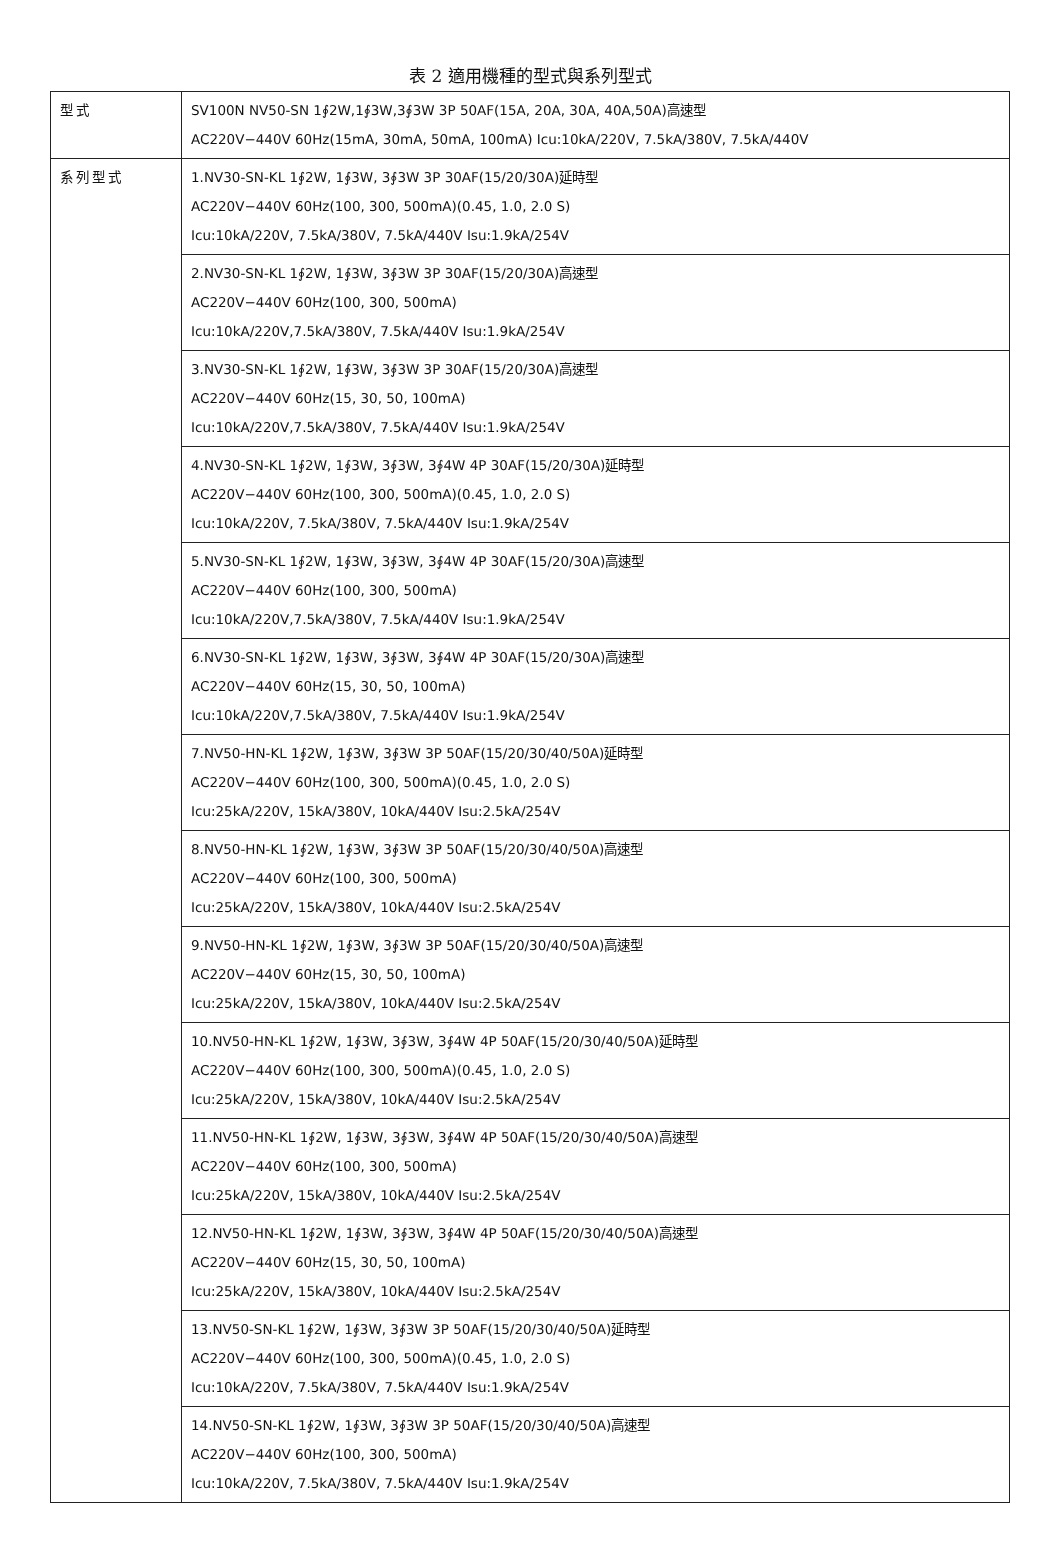表 2 適用機種的型式與系列型式
| 型式 | SV100N NV50-SN 1∮2W,1∮3W,3∮3W 3P 50AF(15A, 20A, 30A, 40A,50A)高速型 AC220V−440V 60Hz(15mA, 30mA, 50mA, 100mA) Icu:10kA/220V, 7.5kA/380V, 7.5kA/440V |
| 系列型式 | 1.NV30-SN-KL 1∮2W, 1∮3W, 3∮3W 3P 30AF(15/20/30A)延時型 AC220V−440V 60Hz(100, 300, 500mA)(0.45, 1.0, 2.0 S) Icu:10kA/220V, 7.5kA/380V, 7.5kA/440V Isu:1.9kA/254V |
| | 2.NV30-SN-KL 1∮2W, 1∮3W, 3∮3W 3P 30AF(15/20/30A)高速型 AC220V−440V 60Hz(100, 300, 500mA) Icu:10kA/220V,7.5kA/380V, 7.5kA/440V Isu:1.9kA/254V |
| | 3.NV30-SN-KL 1∮2W, 1∮3W, 3∮3W 3P 30AF(15/20/30A)高速型 AC220V−440V 60Hz(15, 30, 50, 100mA) Icu:10kA/220V,7.5kA/380V, 7.5kA/440V Isu:1.9kA/254V |
| | 4.NV30-SN-KL 1∮2W, 1∮3W, 3∮3W, 3∮4W 4P 30AF(15/20/30A)延時型 AC220V−440V 60Hz(100, 300, 500mA)(0.45, 1.0, 2.0 S) Icu:10kA/220V, 7.5kA/380V, 7.5kA/440V Isu:1.9kA/254V |
| | 5.NV30-SN-KL 1∮2W, 1∮3W, 3∮3W, 3∮4W 4P 30AF(15/20/30A)高速型 AC220V−440V 60Hz(100, 300, 500mA) Icu:10kA/220V,7.5kA/380V, 7.5kA/440V Isu:1.9kA/254V |
| | 6.NV30-SN-KL 1∮2W, 1∮3W, 3∮3W, 3∮4W 4P 30AF(15/20/30A)高速型 AC220V−440V 60Hz(15, 30, 50, 100mA) Icu:10kA/220V,7.5kA/380V, 7.5kA/440V Isu:1.9kA/254V |
| | 7.NV50-HN-KL 1∮2W, 1∮3W, 3∮3W 3P 50AF(15/20/30/40/50A)延時型 AC220V−440V 60Hz(100, 300, 500mA)(0.45, 1.0, 2.0 S) Icu:25kA/220V, 15kA/380V, 10kA/440V Isu:2.5kA/254V |
| | 8.NV50-HN-KL 1∮2W, 1∮3W, 3∮3W 3P 50AF(15/20/30/40/50A)高速型 AC220V−440V 60Hz(100, 300, 500mA) Icu:25kA/220V, 15kA/380V, 10kA/440V Isu:2.5kA/254V |
| | 9.NV50-HN-KL 1∮2W, 1∮3W, 3∮3W 3P 50AF(15/20/30/40/50A)高速型 AC220V−440V 60Hz(15, 30, 50, 100mA) Icu:25kA/220V, 15kA/380V, 10kA/440V Isu:2.5kA/254V |
| | 10.NV50-HN-KL 1∮2W, 1∮3W, 3∮3W, 3∮4W 4P 50AF(15/20/30/40/50A)延時型 AC220V−440V 60Hz(100, 300, 500mA)(0.45, 1.0, 2.0 S) Icu:25kA/220V, 15kA/380V, 10kA/440V Isu:2.5kA/254V |
| | 11.NV50-HN-KL 1∮2W, 1∮3W, 3∮3W, 3∮4W 4P 50AF(15/20/30/40/50A)高速型 AC220V−440V 60Hz(100, 300, 500mA) Icu:25kA/220V, 15kA/380V, 10kA/440V Isu:2.5kA/254V |
| | 12.NV50-HN-KL 1∮2W, 1∮3W, 3∮3W, 3∮4W 4P 50AF(15/20/30/40/50A)高速型 AC220V−440V 60Hz(15, 30, 50, 100mA) Icu:25kA/220V, 15kA/380V, 10kA/440V Isu:2.5kA/254V |
| | 13.NV50-SN-KL 1∮2W, 1∮3W, 3∮3W 3P 50AF(15/20/30/40/50A)延時型 AC220V−440V 60Hz(100, 300, 500mA)(0.45, 1.0, 2.0 S) Icu:10kA/220V, 7.5kA/380V, 7.5kA/440V Isu:1.9kA/254V |
| | 14.NV50-SN-KL 1∮2W, 1∮3W, 3∮3W 3P 50AF(15/20/30/40/50A)高速型 AC220V−440V 60Hz(100, 300, 500mA) Icu:10kA/220V, 7.5kA/380V, 7.5kA/440V Isu:1.9kA/254V |